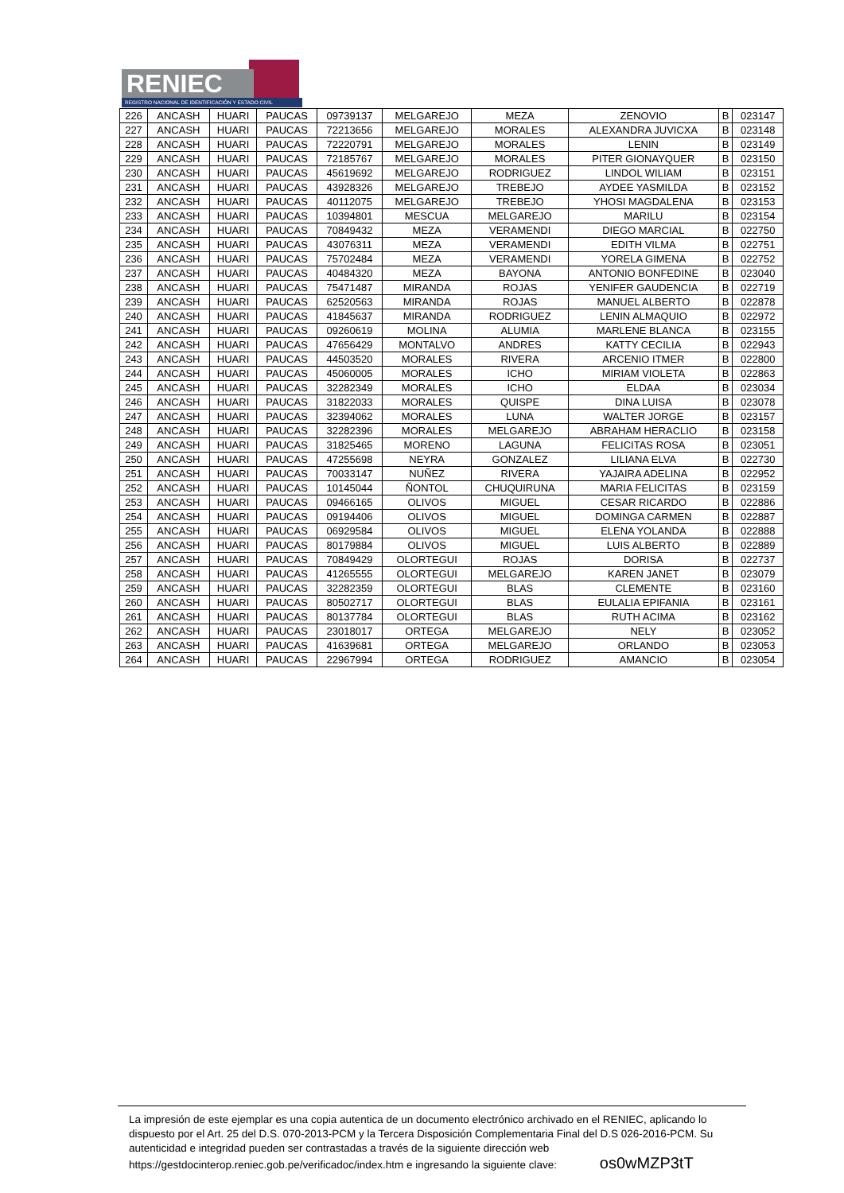RENIEC
REGISTRO NACIONAL DE IDENTIFICACIÓN Y ESTADO CIVIL
| 226 | ANCASH | HUARI | PAUCAS | 09739137 | MELGAREJO | MEZA | ZENOVIO | B | 023147 |
| 227 | ANCASH | HUARI | PAUCAS | 72213656 | MELGAREJO | MORALES | ALEXANDRA JUVICXA | B | 023148 |
| 228 | ANCASH | HUARI | PAUCAS | 72220791 | MELGAREJO | MORALES | LENIN | B | 023149 |
| 229 | ANCASH | HUARI | PAUCAS | 72185767 | MELGAREJO | MORALES | PITER GIONAYQUER | B | 023150 |
| 230 | ANCASH | HUARI | PAUCAS | 45619692 | MELGAREJO | RODRIGUEZ | LINDOL WILIAM | B | 023151 |
| 231 | ANCASH | HUARI | PAUCAS | 43928326 | MELGAREJO | TREBEJO | AYDEE YASMILDA | B | 023152 |
| 232 | ANCASH | HUARI | PAUCAS | 40112075 | MELGAREJO | TREBEJO | YHOSI MAGDALENA | B | 023153 |
| 233 | ANCASH | HUARI | PAUCAS | 10394801 | MESCUA | MELGAREJO | MARILU | B | 023154 |
| 234 | ANCASH | HUARI | PAUCAS | 70849432 | MEZA | VERAMENDI | DIEGO MARCIAL | B | 022750 |
| 235 | ANCASH | HUARI | PAUCAS | 43076311 | MEZA | VERAMENDI | EDITH VILMA | B | 022751 |
| 236 | ANCASH | HUARI | PAUCAS | 75702484 | MEZA | VERAMENDI | YORELA GIMENA | B | 022752 |
| 237 | ANCASH | HUARI | PAUCAS | 40484320 | MEZA | BAYONA | ANTONIO BONFEDINE | B | 023040 |
| 238 | ANCASH | HUARI | PAUCAS | 75471487 | MIRANDA | ROJAS | YENIFER GAUDENCIA | B | 022719 |
| 239 | ANCASH | HUARI | PAUCAS | 62520563 | MIRANDA | ROJAS | MANUEL ALBERTO | B | 022878 |
| 240 | ANCASH | HUARI | PAUCAS | 41845637 | MIRANDA | RODRIGUEZ | LENIN ALMAQUIO | B | 022972 |
| 241 | ANCASH | HUARI | PAUCAS | 09260619 | MOLINA | ALUMIA | MARLENE BLANCA | B | 023155 |
| 242 | ANCASH | HUARI | PAUCAS | 47656429 | MONTALVO | ANDRES | KATTY CECILIA | B | 022943 |
| 243 | ANCASH | HUARI | PAUCAS | 44503520 | MORALES | RIVERA | ARCENIO ITMER | B | 022800 |
| 244 | ANCASH | HUARI | PAUCAS | 45060005 | MORALES | ICHO | MIRIAM VIOLETA | B | 022863 |
| 245 | ANCASH | HUARI | PAUCAS | 32282349 | MORALES | ICHO | ELDAA | B | 023034 |
| 246 | ANCASH | HUARI | PAUCAS | 31822033 | MORALES | QUISPE | DINA LUISA | B | 023078 |
| 247 | ANCASH | HUARI | PAUCAS | 32394062 | MORALES | LUNA | WALTER JORGE | B | 023157 |
| 248 | ANCASH | HUARI | PAUCAS | 32282396 | MORALES | MELGAREJO | ABRAHAM HERACLIO | B | 023158 |
| 249 | ANCASH | HUARI | PAUCAS | 31825465 | MORENO | LAGUNA | FELICITAS ROSA | B | 023051 |
| 250 | ANCASH | HUARI | PAUCAS | 47255698 | NEYRA | GONZALEZ | LILIANA ELVA | B | 022730 |
| 251 | ANCASH | HUARI | PAUCAS | 70033147 | NUÑEZ | RIVERA | YAJAIRA ADELINA | B | 022952 |
| 252 | ANCASH | HUARI | PAUCAS | 10145044 | ÑONTOL | CHUQUIRUNA | MARIA FELICITAS | B | 023159 |
| 253 | ANCASH | HUARI | PAUCAS | 09466165 | OLIVOS | MIGUEL | CESAR RICARDO | B | 022886 |
| 254 | ANCASH | HUARI | PAUCAS | 09194406 | OLIVOS | MIGUEL | DOMINGA CARMEN | B | 022887 |
| 255 | ANCASH | HUARI | PAUCAS | 06929584 | OLIVOS | MIGUEL | ELENA YOLANDA | B | 022888 |
| 256 | ANCASH | HUARI | PAUCAS | 80179884 | OLIVOS | MIGUEL | LUIS ALBERTO | B | 022889 |
| 257 | ANCASH | HUARI | PAUCAS | 70849429 | OLORTEGUI | ROJAS | DORISA | B | 022737 |
| 258 | ANCASH | HUARI | PAUCAS | 41265555 | OLORTEGUI | MELGAREJO | KAREN JANET | B | 023079 |
| 259 | ANCASH | HUARI | PAUCAS | 32282359 | OLORTEGUI | BLAS | CLEMENTE | B | 023160 |
| 260 | ANCASH | HUARI | PAUCAS | 80502717 | OLORTEGUI | BLAS | EULALIA EPIFANIA | B | 023161 |
| 261 | ANCASH | HUARI | PAUCAS | 80137784 | OLORTEGUI | BLAS | RUTH ACIMA | B | 023162 |
| 262 | ANCASH | HUARI | PAUCAS | 23018017 | ORTEGA | MELGAREJO | NELY | B | 023052 |
| 263 | ANCASH | HUARI | PAUCAS | 41639681 | ORTEGA | MELGAREJO | ORLANDO | B | 023053 |
| 264 | ANCASH | HUARI | PAUCAS | 22967994 | ORTEGA | RODRIGUEZ | AMANCIO | B | 023054 |
La impresión de este ejemplar es una copia autentica de un documento electrónico archivado en el RENIEC, aplicando lo dispuesto por el Art. 25 del D.S. 070-2013-PCM y la Tercera Disposición Complementaria Final del D.S 026-2016-PCM. Su autenticidad e integridad pueden ser contrastadas a través de la siguiente dirección web https://gestdocinterop.reniec.gob.pe/verificadoc/index.htm e ingresando la siguiente clave: os0wMZP3tT